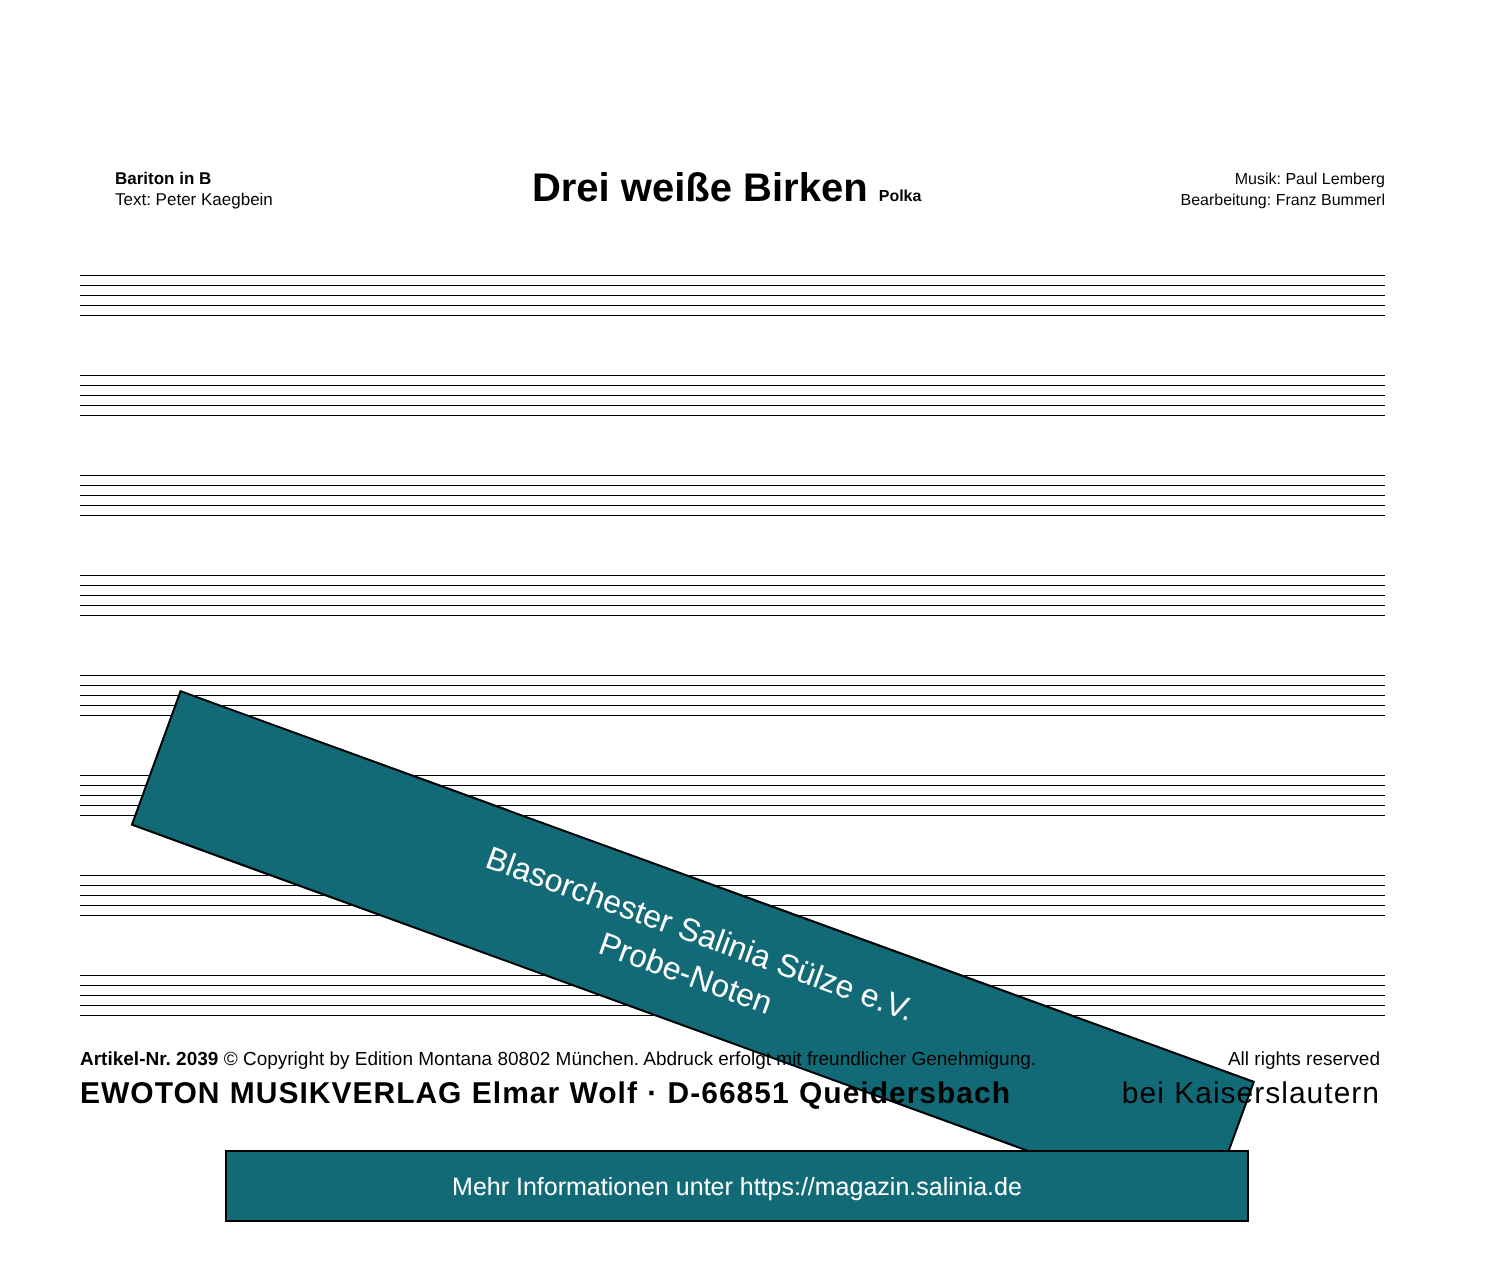Bariton in B
Text: Peter Kaegbein
Drei weiße Birken Polka
Musik: Paul Lemberg
Bearbeitung: Franz Bummerl
Blasorchester Salinia Sülze e.V.
Probe-Noten
Artikel-Nr. 2039 © Copyright by Edition Montana 80802 München. Abdruck erfolgt mit freundlicher Genehmigung. All rights reserved
EWOTON MUSIKVERLAG Elmar Wolf · D-66851 Queidersbach bei Kaiserslautern
Mehr Informationen unter https://magazin.salinia.de